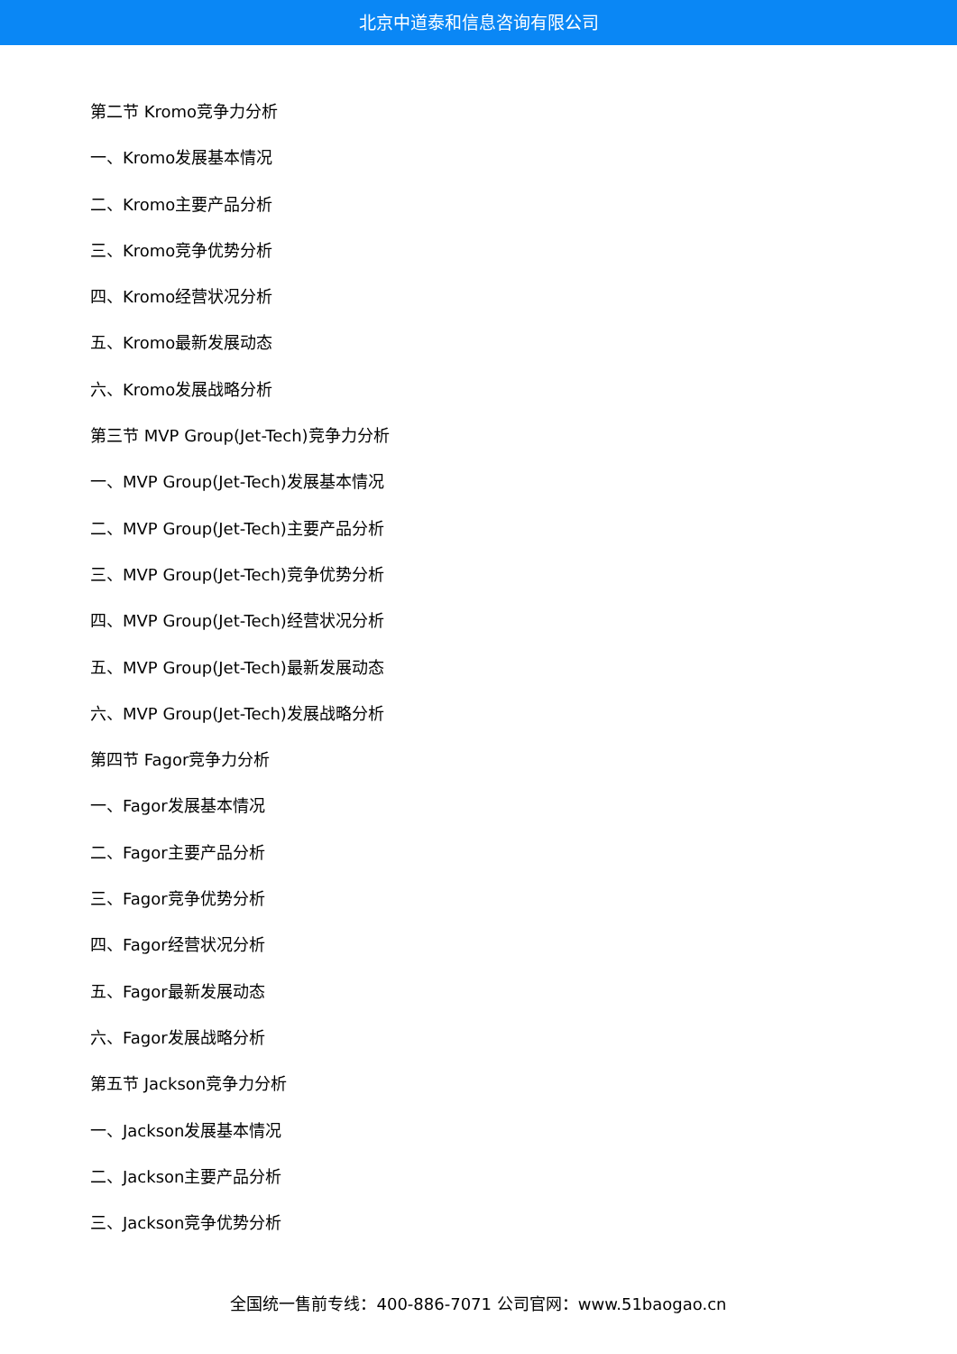北京中道泰和信息咨询有限公司
第二节 Kromo竞争力分析
一、Kromo发展基本情况
二、Kromo主要产品分析
三、Kromo竞争优势分析
四、Kromo经营状况分析
五、Kromo最新发展动态
六、Kromo发展战略分析
第三节 MVP Group(Jet-Tech)竞争力分析
一、MVP Group(Jet-Tech)发展基本情况
二、MVP Group(Jet-Tech)主要产品分析
三、MVP Group(Jet-Tech)竞争优势分析
四、MVP Group(Jet-Tech)经营状况分析
五、MVP Group(Jet-Tech)最新发展动态
六、MVP Group(Jet-Tech)发展战略分析
第四节 Fagor竞争力分析
一、Fagor发展基本情况
二、Fagor主要产品分析
三、Fagor竞争优势分析
四、Fagor经营状况分析
五、Fagor最新发展动态
六、Fagor发展战略分析
第五节 Jackson竞争力分析
一、Jackson发展基本情况
二、Jackson主要产品分析
三、Jackson竞争优势分析
全国统一售前专线：400-886-7071 公司官网：www.51baogao.cn